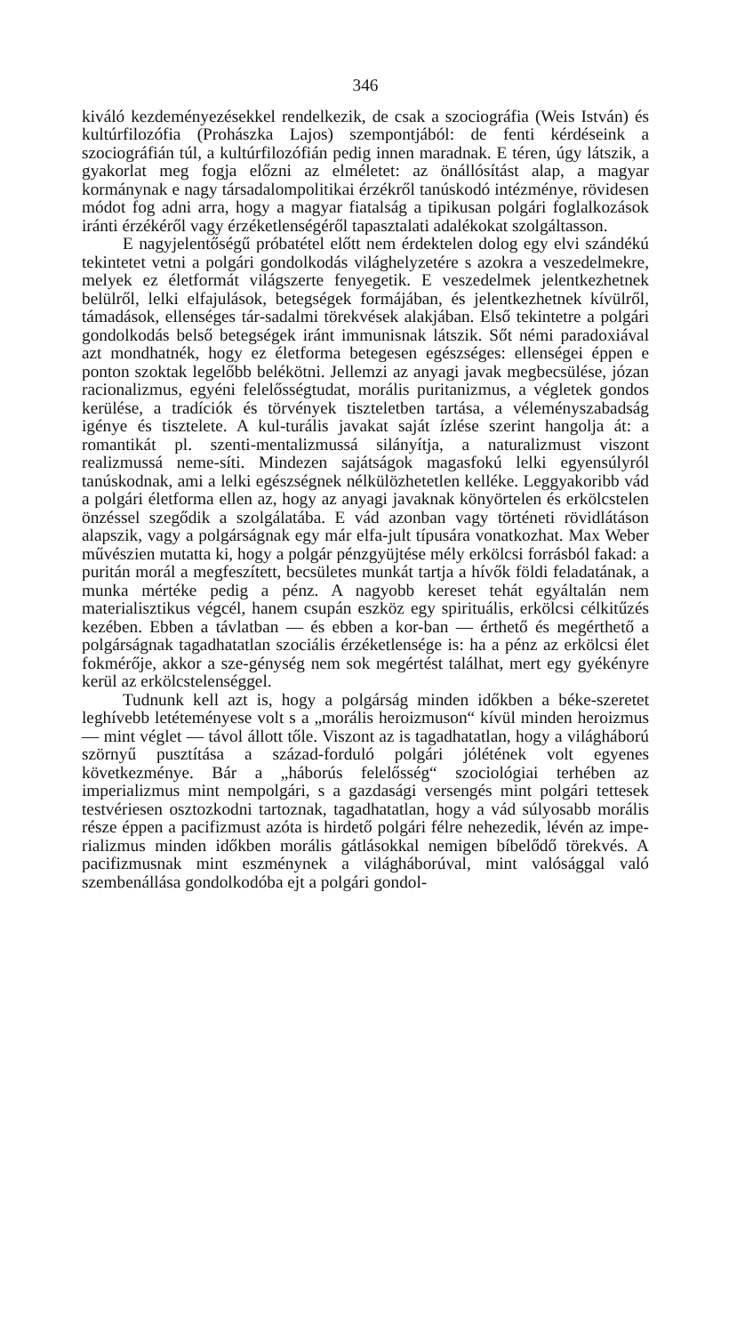346
kiváló kezdeményezésekkel rendelkezik, de csak a szociográfia (Weis István) és kultúrfilozófia (Prohászka Lajos) szempontjából: de fenti kérdéseink a szociográfián túl, a kultúrfilozófián pedig innen maradnak. E téren, úgy látszik, a gyakorlat meg fogja előzni az elméletet: az önállósítást alap, a magyar kormánynak e nagy társadalompolitikai érzékről tanúskodó intézménye, rövidesen módot fog adni arra, hogy a magyar fiatalság a tipikusan polgári foglalkozások iránti érzékéről vagy érzéketlenségéről tapasztalati adalékokat szolgáltasson.
E nagyjelentőségű próbatétel előtt nem érdektelen dolog egy elvi szándékú tekintetet vetni a polgári gondolkodás világhelyzetére s azokra a veszedelmekre, melyek ez életformát világszerte fenyegetik. E veszedelmek jelentkezhetnek belülről, lelki elfajulások, betegségek formájában, és jelentkezhetnek kívülről, támadások, ellenséges tár-sadalmi törekvések alakjában. Első tekintetre a polgári gondolkodás belső betegségek iránt immunisnak látszik. Sőt némi paradoxiával azt mondhatnék, hogy ez életforma betegesen egészséges: ellenségei éppen e ponton szoktak legelőbb belékötni. Jellemzi az anyagi javak megbecsülése, józan racionalizmus, egyéni felelősségtudat, morális puritanizmus, a végletek gondos kerülése, a tradíciók és törvények tiszteletben tartása, a véleményszabadság igénye és tisztelete. A kul-turális javakat saját ízlése szerint hangolja át: a romantikát pl. szenti-mentalizmussá silányítja, a naturalizmust viszont realizmussá neme-síti. Mindezen sajátságok magasfokú lelki egyensúlyról tanúskodnak, ami a lelki egészségnek nélkülözhetetlen kelléke. Leggyakoribb vád a polgári életforma ellen az, hogy az anyagi javaknak könyörtelen és erkölcstelen önzéssel szegődik a szolgálatába. E vád azonban vagy történeti rövidlátáson alapszik, vagy a polgárságnak egy már elfa-jult típusára vonatkozhat. Max Weber művészien mutatta ki, hogy a polgár pénzgyüjtése mély erkölcsi forrásból fakad: a puritán morál a megfeszített, becsületes munkát tartja a hívők földi feladatának, a munka mértéke pedig a pénz. A nagyobb kereset tehát egyáltalán nem materialisztikus végcél, hanem csupán eszköz egy spirituális, erkölcsi célkitűzés kezében. Ebben a távlatban — és ebben a kor-ban — érthető és megérthető a polgárságnak tagadhatatlan szociális érzéketlensége is: ha a pénz az erkölcsi élet fokmérője, akkor a sze-génység nem sok megértést találhat, mert egy gyékényre kerül az erkölcstelenséggel.
Tudnunk kell azt is, hogy a polgárság minden időkben a béke-szeretet leghívebb letéteményese volt s a „morális heroizmuson“ kívül minden heroizmus — mint véglet — távol állott tőle. Viszont az is tagadhatatlan, hogy a világháború szörnyű pusztítása a század-forduló polgári jólétének volt egyenes következménye. Bár a „háborús felelősség“ szociológiai terhében az imperializmus mint nempolgári, s a gazdasági versengés mint polgári tettesek testvériesen osztozkodni tartoznak, tagadhatatlan, hogy a vád súlyosabb morális része éppen a pacifizmust azóta is hirdető polgári félre nehezedik, lévén az impe-rializmus minden időkben morális gátlásokkal nemigen bíbelődő törekvés. A pacifizmusnak mint eszménynek a világháborúval, mint valósággal való szembenállása gondolkodóba ejt a polgári gondol-